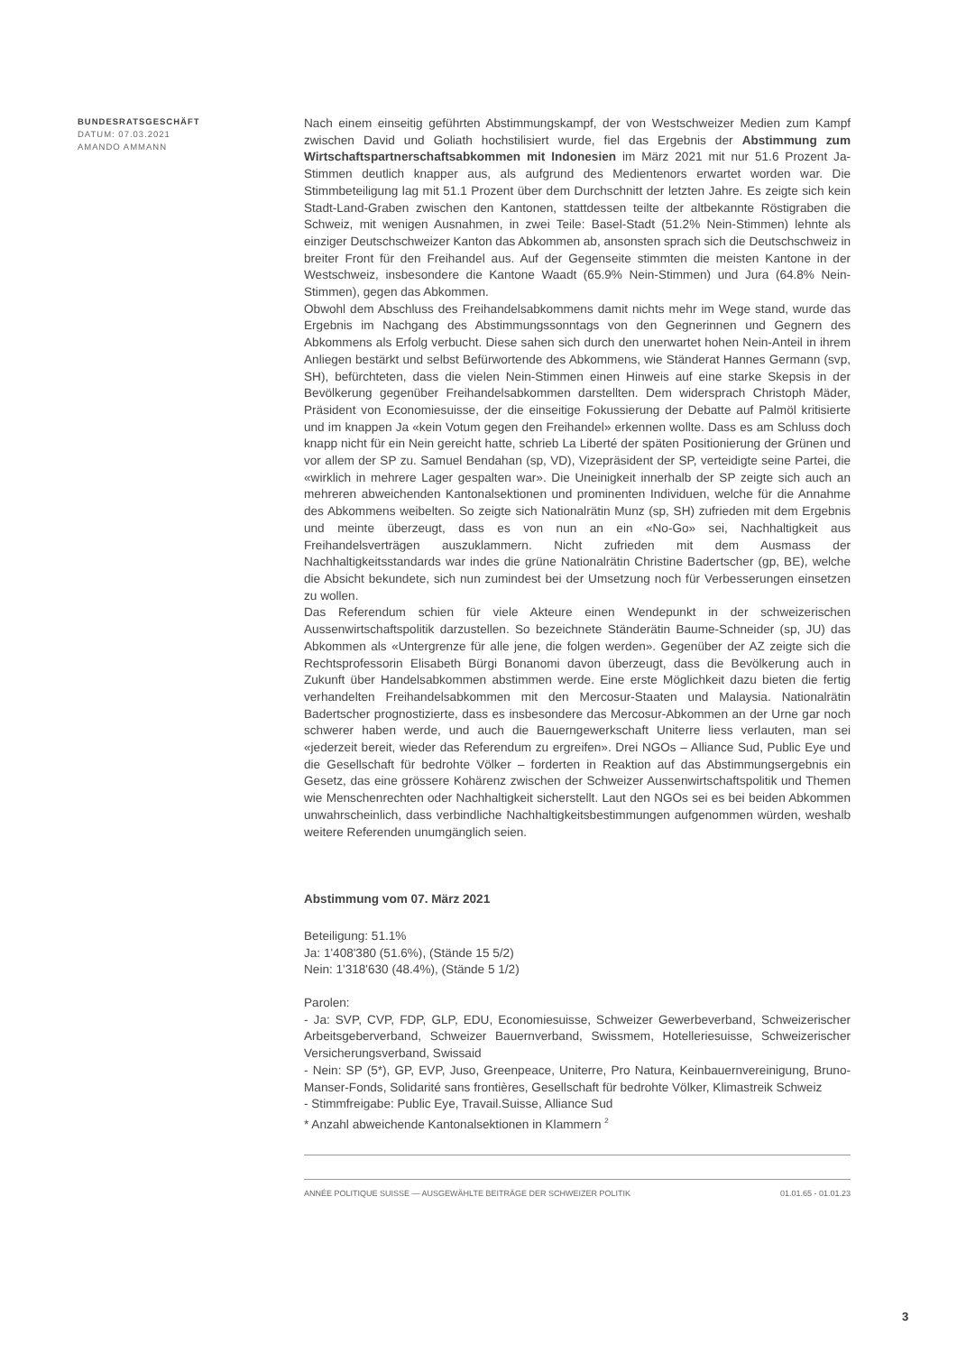BUNDESRATSGESCHÄFT
DATUM: 07.03.2021
AMANDO AMMANN
Nach einem einseitig geführten Abstimmungskampf, der von Westschweizer Medien zum Kampf zwischen David und Goliath hochstilisiert wurde, fiel das Ergebnis der Abstimmung zum Wirtschaftspartnerschaftsabkommen mit Indonesien im März 2021 mit nur 51.6 Prozent Ja-Stimmen deutlich knapper aus, als aufgrund des Medientenors erwartet worden war. Die Stimmbeteiligung lag mit 51.1 Prozent über dem Durchschnitt der letzten Jahre. Es zeigte sich kein Stadt-Land-Graben zwischen den Kantonen, stattdessen teilte der altbekannte Röstigraben die Schweiz, mit wenigen Ausnahmen, in zwei Teile: Basel-Stadt (51.2% Nein-Stimmen) lehnte als einziger Deutschschweizer Kanton das Abkommen ab, ansonsten sprach sich die Deutschschweiz in breiter Front für den Freihandel aus. Auf der Gegenseite stimmten die meisten Kantone in der Westschweiz, insbesondere die Kantone Waadt (65.9% Nein-Stimmen) und Jura (64.8% Nein-Stimmen), gegen das Abkommen.
Obwohl dem Abschluss des Freihandelsabkommens damit nichts mehr im Wege stand, wurde das Ergebnis im Nachgang des Abstimmungssonntags von den Gegnerinnen und Gegnern des Abkommens als Erfolg verbucht. Diese sahen sich durch den unerwartet hohen Nein-Anteil in ihrem Anliegen bestärkt und selbst Befürwortende des Abkommens, wie Ständerat Hannes Germann (svp, SH), befürchteten, dass die vielen Nein-Stimmen einen Hinweis auf eine starke Skepsis in der Bevölkerung gegenüber Freihandelsabkommen darstellten. Dem widersprach Christoph Mäder, Präsident von Economiesuisse, der die einseitige Fokussierung der Debatte auf Palmöl kritisierte und im knappen Ja «kein Votum gegen den Freihandel» erkennen wollte. Dass es am Schluss doch knapp nicht für ein Nein gereicht hatte, schrieb La Liberté der späten Positionierung der Grünen und vor allem der SP zu. Samuel Bendahan (sp, VD), Vizepräsident der SP, verteidigte seine Partei, die «wirklich in mehrere Lager gespalten war». Die Uneinigkeit innerhalb der SP zeigte sich auch an mehreren abweichenden Kantonalsektionen und prominenten Individuen, welche für die Annahme des Abkommens weibelten. So zeigte sich Nationalrätin Munz (sp, SH) zufrieden mit dem Ergebnis und meinte überzeugt, dass es von nun an ein «No-Go» sei, Nachhaltigkeit aus Freihandelsverträgen auszuklammern. Nicht zufrieden mit dem Ausmass der Nachhaltigkeitsstandards war indes die grüne Nationalrätin Christine Badertscher (gp, BE), welche die Absicht bekundete, sich nun zumindest bei der Umsetzung noch für Verbesserungen einsetzen zu wollen.
Das Referendum schien für viele Akteure einen Wendepunkt in der schweizerischen Aussenwirtschaftspolitik darzustellen. So bezeichnete Ständerätin Baume-Schneider (sp, JU) das Abkommen als «Untergrenze für alle jene, die folgen werden». Gegenüber der AZ zeigte sich die Rechtsprofessorin Elisabeth Bürgi Bonanomi davon überzeugt, dass die Bevölkerung auch in Zukunft über Handelsabkommen abstimmen werde. Eine erste Möglichkeit dazu bieten die fertig verhandelten Freihandelsabkommen mit den Mercosur-Staaten und Malaysia. Nationalrätin Badertscher prognostizierte, dass es insbesondere das Mercosur-Abkommen an der Urne gar noch schwerer haben werde, und auch die Bauerngewerkschaft Uniterre liess verlauten, man sei «jederzeit bereit, wieder das Referendum zu ergreifen». Drei NGOs – Alliance Sud, Public Eye und die Gesellschaft für bedrohte Völker – forderten in Reaktion auf das Abstimmungsergebnis ein Gesetz, das eine grössere Kohärenz zwischen der Schweizer Aussenwirtschaftspolitik und Themen wie Menschenrechten oder Nachhaltigkeit sicherstellt. Laut den NGOs sei es bei beiden Abkommen unwahrscheinlich, dass verbindliche Nachhaltigkeitsbestimmungen aufgenommen würden, weshalb weitere Referenden unumgänglich seien.
Abstimmung vom 07. März 2021
Beteiligung: 51.1%
Ja: 1'408'380 (51.6%), (Stände 15 5/2)
Nein: 1'318'630 (48.4%), (Stände 5 1/2)
Parolen:
- Ja: SVP, CVP, FDP, GLP, EDU, Economiesuisse, Schweizer Gewerbeverband, Schweizerischer Arbeitsgeberverband, Schweizer Bauernverband, Swissmem, Hotelleriesuisse, Schweizerischer Versicherungsverband, Swissaid
- Nein: SP (5*), GP, EVP, Juso, Greenpeace, Uniterre, Pro Natura, Keinbauernvereinigung, Bruno-Manser-Fonds, Solidarité sans frontières, Gesellschaft für bedrohte Völker, Klimastreik Schweiz
- Stimmfreigabe: Public Eye, Travail.Suisse, Alliance Sud
* Anzahl abweichende Kantonalsektionen in Klammern <sup>2</sup>
ANNÉE POLITIQUE SUISSE — AUSGEWÄHLTE BEITRÄGE DER SCHWEIZER POLITIK 01.01.65 - 01.01.23
3